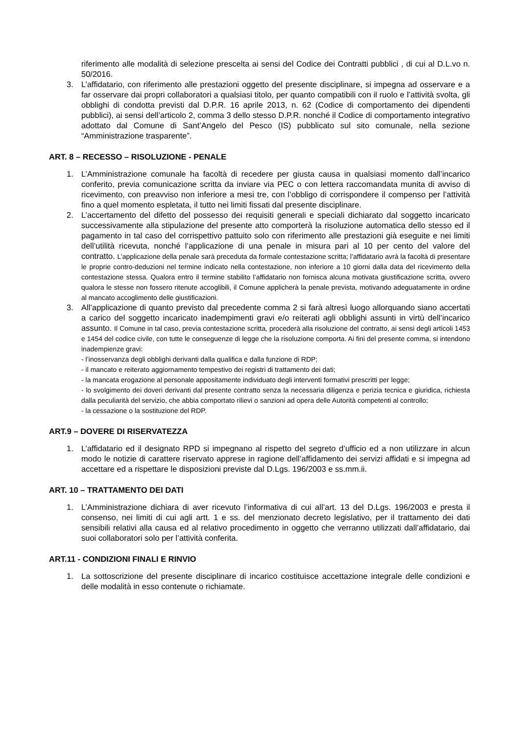riferimento alle modalità di selezione prescelta ai sensi del Codice dei Contratti pubblici , di cui al D.L.vo n. 50/2016.
3. L’affidatario, con riferimento alle prestazioni oggetto del presente disciplinare, si impegna ad osservare e a far osservare dai propri collaboratori a qualsiasi titolo, per quanto compatibili con il ruolo e l’attività svolta, gli obblighi di condotta previsti dal D.P.R. 16 aprile 2013, n. 62 (Codice di comportamento dei dipendenti pubblici), ai sensi dell’articolo 2, comma 3 dello stesso D.P.R. nonché il Codice di comportamento integrativo adottato dal Comune di Sant’Angelo del Pesco (IS) pubblicato sul sito comunale, nella sezione “Amministrazione trasparente”.
ART. 8 – RECESSO – RISOLUZIONE - PENALE
1. L’Amministrazione comunale ha facoltà di recedere per giusta causa in qualsiasi momento dall’incarico conferito, previa comunicazione scritta da inviare via PEC o con lettera raccomandata munita di avviso di ricevimento, con preavviso non inferiore a mesi tre, con l’obbligo di corrispondere il compenso per l’attività fino a quel momento espletata, il tutto nei limiti fissati dal presente disciplinare.
2. L’accertamento del difetto del possesso dei requisiti generali e speciali dichiarato dal soggetto incaricato successivamente alla stipulazione del presente atto comporterà la risoluzione automatica dello stesso ed il pagamento in tal caso del corrispettivo pattuito solo con riferimento alle prestazioni già eseguite e nei limiti dell’utilità ricevuta, nonché l’applicazione di una penale in misura pari al 10 per cento del valore del contratto. L’applicazione della penale sarà preceduta da formale contestazione scritta; l’affidatario avrà la facoltà di presentare le proprie contro-deduzioni nel termine indicato nella contestazione, non inferiore a 10 giorni dalla data del ricevimento della contestazione stessa. Qualora entro il termine stabilito l’affidatario non fornisca alcuna motivata giustificazione scritta, ovvero qualora le stesse non fossero ritenute accoglibili, il Comune applicherà la penale prevista, motivando adeguatamente in ordine al mancato accoglimento delle giustificazioni.
3. All’applicazione di quanto previsto dal precedente comma 2 si farà altresì luogo allorquando siano accertati a carico del soggetto incaricato inadempimenti gravi e/o reiterati agli obblighi assunti in virtù dell’incarico assunto. Il Comune in tal caso, previa contestazione scritta, procederà alla risoluzione del contratto, ai sensi degli articoli 1453 e 1454 del codice civile, con tutte le conseguenze di legge che la risoluzione comporta. Ai fini del presente comma, si intendono inadempienze gravi:
- l’inosservanza degli obblighi derivanti dalla qualifica e dalla funzione di RDP;
- il mancato e reiterato aggiornamento tempestivo dei registri di trattamento dei dati;
- la mancata erogazione al personale appositamente individuato degli interventi formativi prescritti per legge;
- lo svolgimento dei doveri derivanti dal presente contratto senza la necessaria diligenza e perizia tecnica e giuridica, richiesta dalla peculiarità del servizio, che abbia comportato rilievi o sanzioni ad opera delle Autorità competenti al controllo;
- la cessazione o la sostituzione del RDP.
ART.9 – DOVERE DI RISERVATEZZA
1. L’affidatario ed il designato RPD si impegnano al rispetto del segreto d’ufficio ed a non utilizzare in alcun modo le notizie di carattere riservato apprese in ragione dell’affidamento dei servizi affidati e si impegna ad accettare ed a rispettare le disposizioni previste dal D.Lgs. 196/2003 e ss.mm.ii.
ART. 10 – TRATTAMENTO DEI DATI
1. L’Amministrazione dichiara di aver ricevuto l’informativa di cui all’art. 13 del D.Lgs. 196/2003 e presta il consenso, nei limiti di cui agli artt. 1 e ss. del menzionato decreto legislativo, per il trattamento dei dati sensibili relativi alla causa ed al relativo procedimento in oggetto che verranno utilizzati dall’affidatario, dai suoi collaboratori solo per l’attività conferita.
ART.11 - CONDIZIONI FINALI E RINVIO
1. La sottoscrizione del presente disciplinare di incarico costituisce accettazione integrale delle condizioni e delle modalità in esso contenute o richiamate.